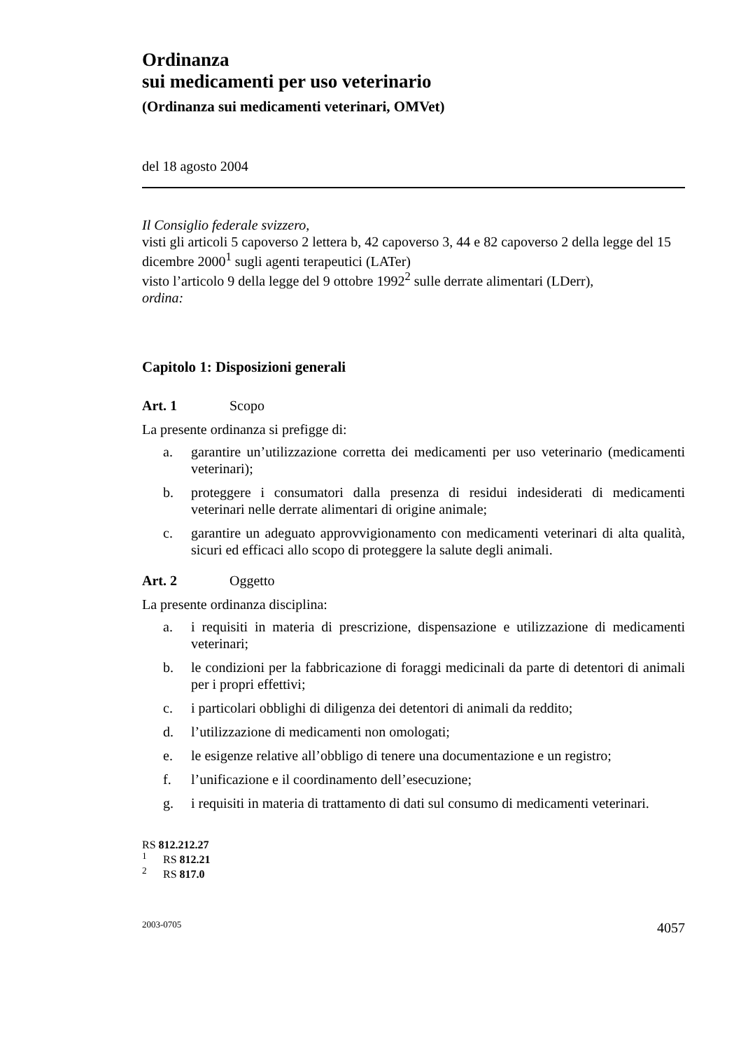Ordinanza
sui medicamenti per uso veterinario
(Ordinanza sui medicamenti veterinari, OMVet)
del 18 agosto 2004
Il Consiglio federale svizzero,
visti gli articoli 5 capoverso 2 lettera b, 42 capoverso 3, 44 e 82 capoverso 2 della legge del 15 dicembre 2000<sup>1</sup> sugli agenti terapeutici (LATer)
visto l’articolo 9 della legge del 9 ottobre 1992<sup>2</sup> sulle derrate alimentari (LDerr),
ordina:
Capitolo 1: Disposizioni generali
Art. 1 Scopo
La presente ordinanza si prefigge di:
a. garantire un’utilizzazione corretta dei medicamenti per uso veterinario (medicamenti veterinari);
b. proteggere i consumatori dalla presenza di residui indesiderati di medicamenti veterinari nelle derrate alimentari di origine animale;
c. garantire un adeguato approvvigionamento con medicamenti veterinari di alta qualità, sicuri ed efficaci allo scopo di proteggere la salute degli animali.
Art. 2 Oggetto
La presente ordinanza disciplina:
a. i requisiti in materia di prescrizione, dispensazione e utilizzazione di medicamenti veterinari;
b. le condizioni per la fabbricazione di foraggi medicinali da parte di detentori di animali per i propri effettivi;
c. i particolari obblighi di diligenza dei detentori di animali da reddito;
d. l’utilizzazione di medicamenti non omologati;
e. le esigenze relative all’obbligo di tenere una documentazione e un registro;
f. l’unificazione e il coordinamento dell’esecuzione;
g. i requisiti in materia di trattamento di dati sul consumo di medicamenti veterinari.
RS 812.212.27
<sup>1</sup> RS 812.21
<sup>2</sup> RS 817.0
2003-0705 4057